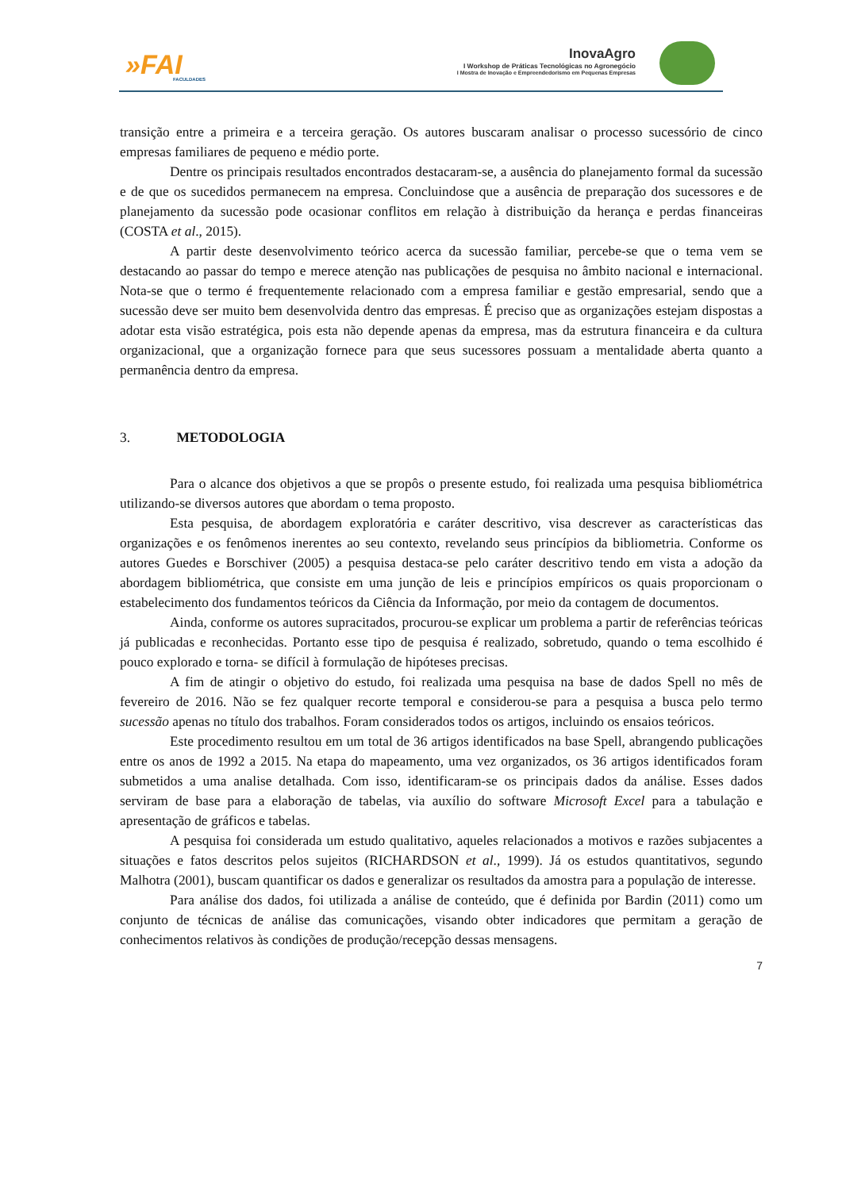»FAI
FACULDADES
InovaAgro
I Workshop de Práticas Tecnológicas no Agronegócio
I Mostra de Inovação e Empreendedorismo em Pequenas Empresas
transição entre a primeira e a terceira geração. Os autores buscaram analisar o processo sucessório de cinco empresas familiares de pequeno e médio porte.
Dentre os principais resultados encontrados destacaram-se, a ausência do planejamento formal da sucessão e de que os sucedidos permanecem na empresa. Concluindose que a ausência de preparação dos sucessores e de planejamento da sucessão pode ocasionar conflitos em relação à distribuição da herança e perdas financeiras (COSTA et al., 2015).
A partir deste desenvolvimento teórico acerca da sucessão familiar, percebe-se que o tema vem se destacando ao passar do tempo e merece atenção nas publicações de pesquisa no âmbito nacional e internacional. Nota-se que o termo é frequentemente relacionado com a empresa familiar e gestão empresarial, sendo que a sucessão deve ser muito bem desenvolvida dentro das empresas. É preciso que as organizações estejam dispostas a adotar esta visão estratégica, pois esta não depende apenas da empresa, mas da estrutura financeira e da cultura organizacional, que a organização fornece para que seus sucessores possuam a mentalidade aberta quanto a permanência dentro da empresa.
3. METODOLOGIA
Para o alcance dos objetivos a que se propôs o presente estudo, foi realizada uma pesquisa bibliométrica utilizando-se diversos autores que abordam o tema proposto.
Esta pesquisa, de abordagem exploratória e caráter descritivo, visa descrever as características das organizações e os fenômenos inerentes ao seu contexto, revelando seus princípios da bibliometria. Conforme os autores Guedes e Borschiver (2005) a pesquisa destaca-se pelo caráter descritivo tendo em vista a adoção da abordagem bibliométrica, que consiste em uma junção de leis e princípios empíricos os quais proporcionam o estabelecimento dos fundamentos teóricos da Ciência da Informação, por meio da contagem de documentos.
Ainda, conforme os autores supracitados, procurou-se explicar um problema a partir de referências teóricas já publicadas e reconhecidas. Portanto esse tipo de pesquisa é realizado, sobretudo, quando o tema escolhido é pouco explorado e torna- se difícil à formulação de hipóteses precisas.
A fim de atingir o objetivo do estudo, foi realizada uma pesquisa na base de dados Spell no mês de fevereiro de 2016. Não se fez qualquer recorte temporal e considerou-se para a pesquisa a busca pelo termo sucessão apenas no título dos trabalhos. Foram considerados todos os artigos, incluindo os ensaios teóricos.
Este procedimento resultou em um total de 36 artigos identificados na base Spell, abrangendo publicações entre os anos de 1992 a 2015. Na etapa do mapeamento, uma vez organizados, os 36 artigos identificados foram submetidos a uma analise detalhada. Com isso, identificaram-se os principais dados da análise. Esses dados serviram de base para a elaboração de tabelas, via auxílio do software Microsoft Excel para a tabulação e apresentação de gráficos e tabelas.
A pesquisa foi considerada um estudo qualitativo, aqueles relacionados a motivos e razões subjacentes a situações e fatos descritos pelos sujeitos (RICHARDSON et al., 1999). Já os estudos quantitativos, segundo Malhotra (2001), buscam quantificar os dados e generalizar os resultados da amostra para a população de interesse.
Para análise dos dados, foi utilizada a análise de conteúdo, que é definida por Bardin (2011) como um conjunto de técnicas de análise das comunicações, visando obter indicadores que permitam a geração de conhecimentos relativos às condições de produção/recepção dessas mensagens.
7